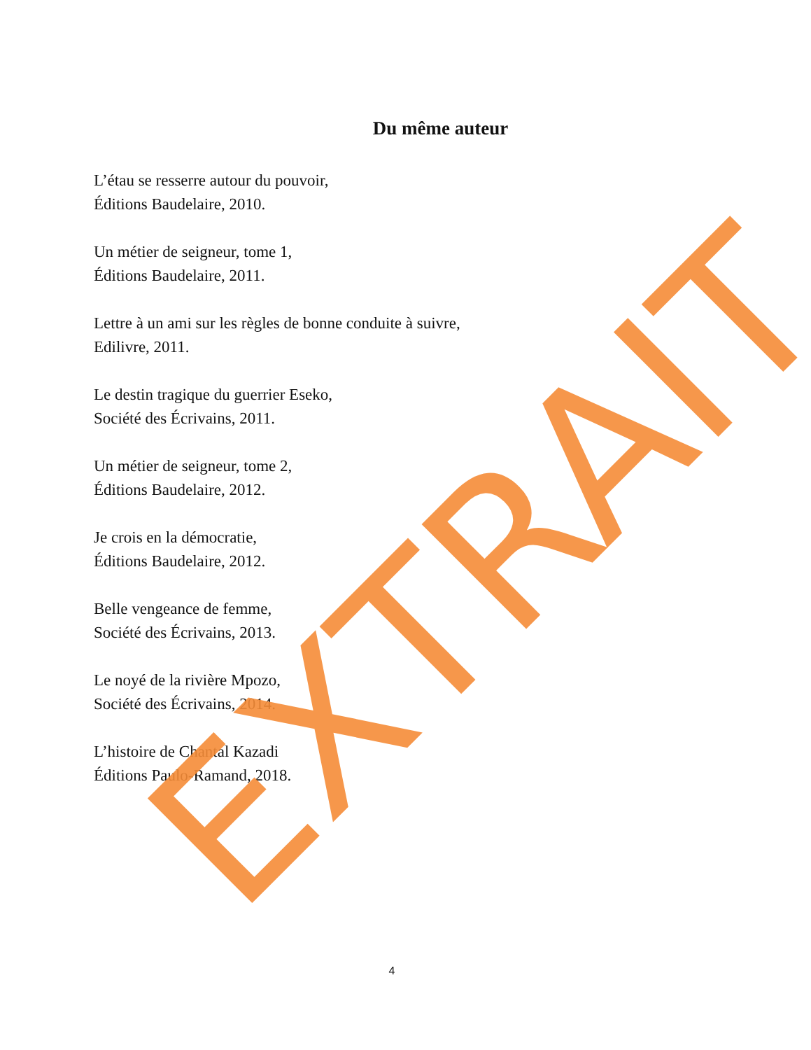Du même auteur
L’étau se resserre autour du pouvoir,
Éditions Baudelaire, 2010.
Un métier de seigneur, tome 1,
Éditions Baudelaire, 2011.
Lettre à un ami sur les règles de bonne conduite à suivre,
Edilivre, 2011.
Le destin tragique du guerrier Eseko,
Société des Écrivains, 2011.
Un métier de seigneur, tome 2,
Éditions Baudelaire, 2012.
Je crois en la démocratie,
Éditions Baudelaire, 2012.
Belle vengeance de femme,
Société des Écrivains, 2013.
Le noyé de la rivière Mpozo,
Société des Écrivains, 2014.
L’histoire de Chantal Kazadi
Éditions Paulo-Ramand, 2018.
EXTRAIT
4